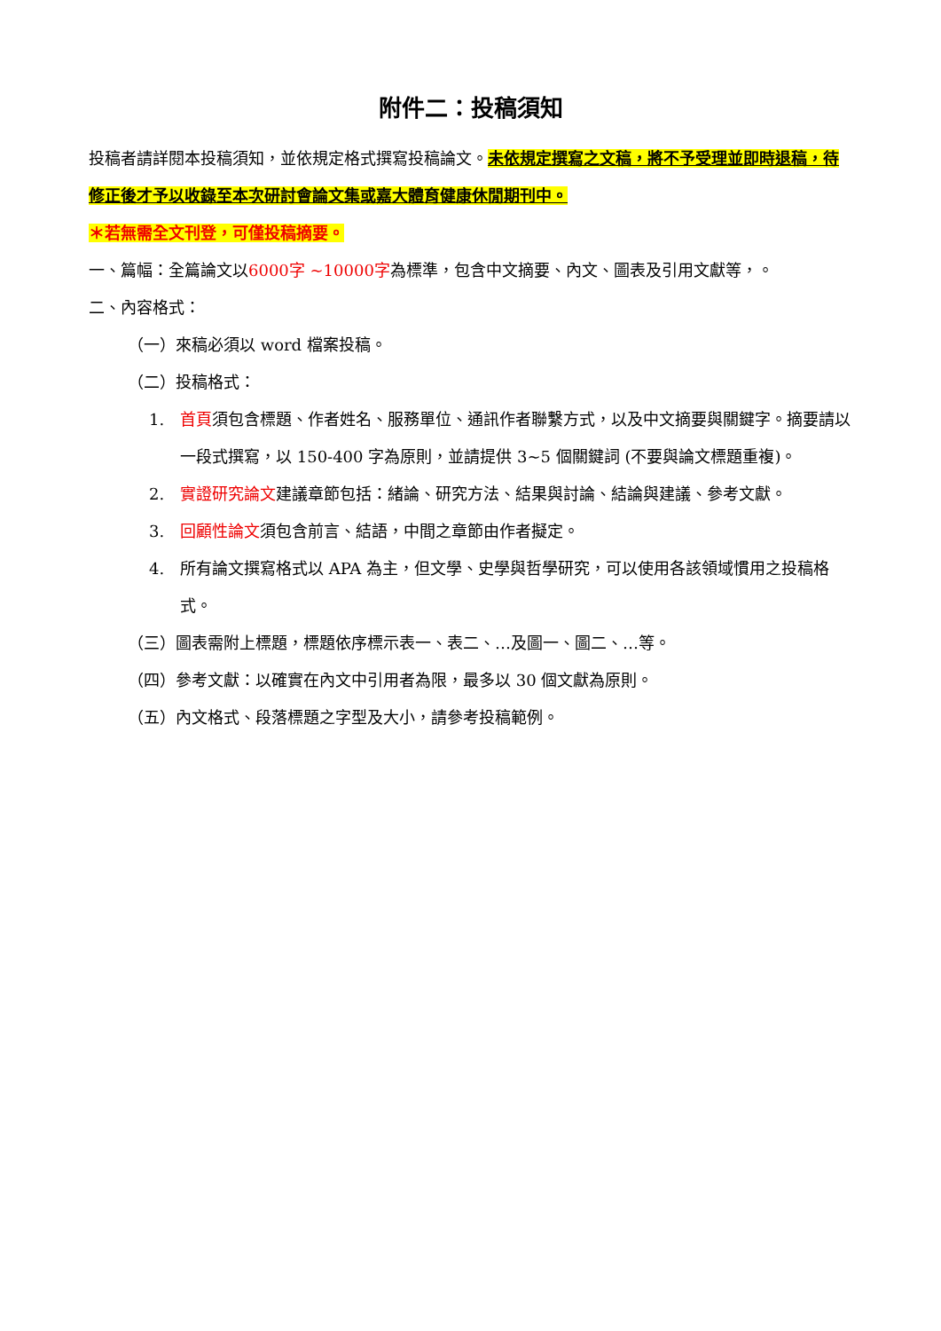附件二：投稿須知
投稿者請詳閱本投稿須知，並依規定格式撰寫投稿論文。未依規定撰寫之文稿，將不予受理並即時退稿，待修正後才予以收錄至本次研討會論文集或嘉大體育健康休閒期刊中。
＊若無需全文刊登，可僅投稿摘要。
一、篇幅：全篇論文以6000字 ~10000字為標準，包含中文摘要、內文、圖表及引用文獻等，。
二、內容格式：
（一）來稿必須以 word 檔案投稿。
（二）投稿格式：
1. 首頁須包含標題、作者姓名、服務單位、通訊作者聯繫方式，以及中文摘要與關鍵字。摘要請以一段式撰寫，以 150-400 字為原則，並請提供 3~5 個關鍵詞 (不要與論文標題重複)。
2. 實證研究論文建議章節包括：緒論、研究方法、結果與討論、結論與建議、參考文獻。
3. 回顧性論文須包含前言、結語，中間之章節由作者擬定。
4. 所有論文撰寫格式以 APA 為主，但文學、史學與哲學研究，可以使用各該領域慣用之投稿格式。
（三）圖表需附上標題，標題依序標示表一、表二、…及圖一、圖二、…等。
（四）參考文獻：以確實在內文中引用者為限，最多以 30 個文獻為原則。
（五）內文格式、段落標題之字型及大小，請參考投稿範例。